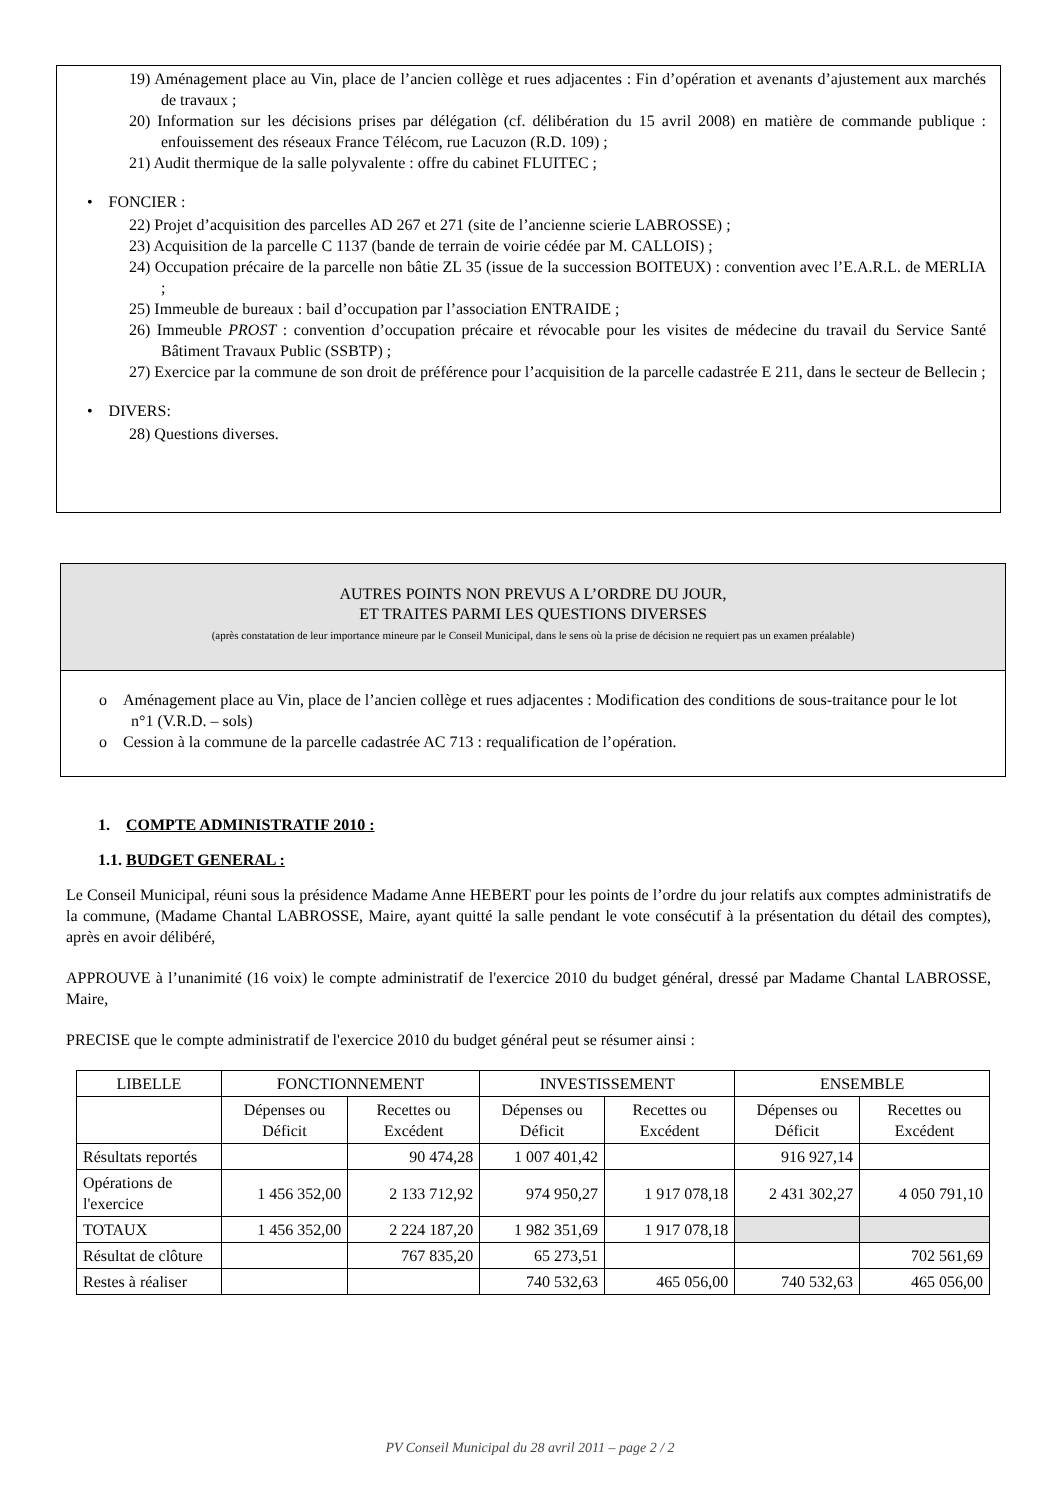19) Aménagement place au Vin, place de l’ancien collège et rues adjacentes : Fin d’opération et avenants d’ajustement aux marchés de travaux ;
20) Information sur les décisions prises par délégation (cf. délibération du 15 avril 2008) en matière de commande publique : enfouissement des réseaux France Télécom, rue Lacuzon (R.D. 109) ;
21) Audit thermique de la salle polyvalente : offre du cabinet FLUITEC ;
• FONCIER :
22) Projet d’acquisition des parcelles AD 267 et 271 (site de l’ancienne scierie LABROSSE) ;
23) Acquisition de la parcelle C 1137 (bande de terrain de voirie cédée par M. CALLOIS) ;
24) Occupation précaire de la parcelle non bâtie ZL 35 (issue de la succession BOITEUX) : convention avec l’E.A.R.L. de MERLIA ;
25) Immeuble de bureaux : bail d’occupation par l’association ENTRAIDE ;
26) Immeuble PROST : convention d’occupation précaire et révocable pour les visites de médecine du travail du Service Santé Bâtiment Travaux Public (SSBTP) ;
27) Exercice par la commune de son droit de préférence pour l’acquisition de la parcelle cadastrée E 211, dans le secteur de Bellecin ;
• DIVERS:
28) Questions diverses.
AUTRES POINTS NON PREVUS A L’ORDRE DU JOUR,
ET TRAITES PARMI LES QUESTIONS DIVERSES
(après constatation de leur importance mineure par le Conseil Municipal, dans le sens où la prise de décision ne requiert pas un examen préalable)
o Aménagement place au Vin, place de l’ancien collège et rues adjacentes : Modification des conditions de sous-traitance pour le lot n°1 (V.R.D. – sols)
o Cession à la commune de la parcelle cadastrée AC 713 : requalification de l’opération.
1. COMPTE ADMINISTRATIF 2010 :
1.1. BUDGET GENERAL :
Le Conseil Municipal, réuni sous la présidence Madame Anne HEBERT pour les points de l’ordre du jour relatifs aux comptes administratifs de la commune, (Madame Chantal LABROSSE, Maire, ayant quitté la salle pendant le vote consécutif à la présentation du détail des comptes), après en avoir délibéré,
APPROUVE à l’unanimité (16 voix) le compte administratif de l'exercice 2010 du budget général, dressé par Madame Chantal LABROSSE, Maire,
PRECISE que le compte administratif de l'exercice 2010 du budget général peut se résumer ainsi :
| LIBELLE | FONCTIONNEMENT | | INVESTISSEMENT | | ENSEMBLE | |
| | Dépenses ou Déficit | Recettes ou Excédent | Dépenses ou Déficit | Recettes ou Excédent | Dépenses ou Déficit | Recettes ou Excédent |
| Résultats reportés | | 90 474,28 | 1 007 401,42 | | 916 927,14 | |
| Opérations de l'exercice | 1 456 352,00 | 2 133 712,92 | 974 950,27 | 1 917 078,18 | 2 431 302,27 | 4 050 791,10 |
| TOTAUX | 1 456 352,00 | 2 224 187,20 | 1 982 351,69 | 1 917 078,18 | | |
| Résultat de clôture | | 767 835,20 | 65 273,51 | | | 702 561,69 |
| Restes à réaliser | | | 740 532,63 | 465 056,00 | 740 532,63 | 465 056,00 |
PV Conseil Municipal du 28 avril 2011 – page 2 / 2